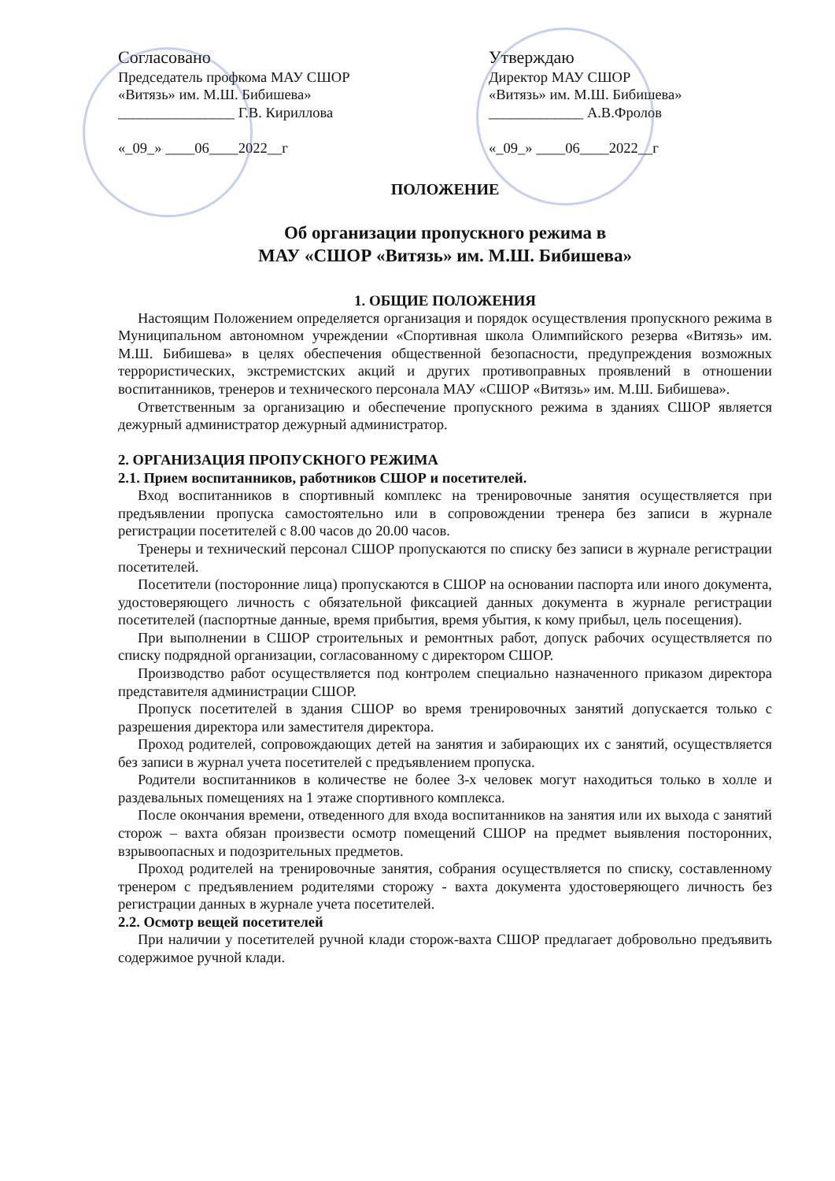Согласовано
Председатель профкома МАУ СШОР
«Витязь» им. М.Ш. Бибишева»
________________ Г.В. Кириллова
«_09_» ____06____2022__г
Утверждаю
Директор МАУ СШОР
«Витязь» им. М.Ш. Бибишева»
_____________ А.В.Фролов
«_09_» ____06____2022__г
ПОЛОЖЕНИЕ
Об организации пропускного режима в
МАУ «СШОР «Витязь» им. М.Ш. Бибишева»
1. ОБЩИЕ ПОЛОЖЕНИЯ
Настоящим Положением определяется организация и порядок осуществления пропускного режима в Муниципальном автономном учреждении «Спортивная школа Олимпийского резерва «Витязь» им. М.Ш. Бибишева» в целях обеспечения общественной безопасности, предупреждения возможных террористических, экстремистских акций и других противоправных проявлений в отношении воспитанников, тренеров и технического персонала МАУ «СШОР «Витязь» им. М.Ш. Бибишева».
Ответственным за организацию и обеспечение пропускного режима в зданиях СШОР является дежурный администратор дежурный администратор.
2. ОРГАНИЗАЦИЯ ПРОПУСКНОГО РЕЖИМА
2.1. Прием воспитанников, работников СШОР и посетителей.
Вход воспитанников в спортивный комплекс на тренировочные занятия осуществляется при предъявлении пропуска самостоятельно или в сопровождении тренера без записи в журнале регистрации посетителей с 8.00 часов до 20.00 часов.
Тренеры и технический персонал СШОР пропускаются по списку без записи в журнале регистрации посетителей.
Посетители (посторонние лица) пропускаются в СШОР на основании паспорта или иного документа, удостоверяющего личность с обязательной фиксацией данных документа в журнале регистрации посетителей (паспортные данные, время прибытия, время убытия, к кому прибыл, цель посещения).
При выполнении в СШОР строительных и ремонтных работ, допуск рабочих осуществляется по списку подрядной организации, согласованному с директором СШОР.
Производство работ осуществляется под контролем специально назначенного приказом директора представителя администрации СШОР.
Пропуск посетителей в здания СШОР во время тренировочных занятий допускается только с разрешения директора или заместителя директора.
Проход родителей, сопровождающих детей на занятия и забирающих их с занятий, осуществляется без записи в журнал учета посетителей с предъявлением пропуска.
Родители воспитанников в количестве не более 3-х человек могут находиться только в холле и раздевальных помещениях на 1 этаже спортивного комплекса.
После окончания времени, отведенного для входа воспитанников на занятия или их выхода с занятий сторож – вахта обязан произвести осмотр помещений СШОР на предмет выявления посторонних, взрывоопасных и подозрительных предметов.
Проход родителей на тренировочные занятия, собрания осуществляется по списку, составленному тренером с предъявлением родителями сторожу - вахта документа удостоверяющего личность без регистрации данных в журнале учета посетителей.
2.2. Осмотр вещей посетителей
При наличии у посетителей ручной клади сторож-вахта СШОР предлагает добровольно предъявить содержимое ручной клади.